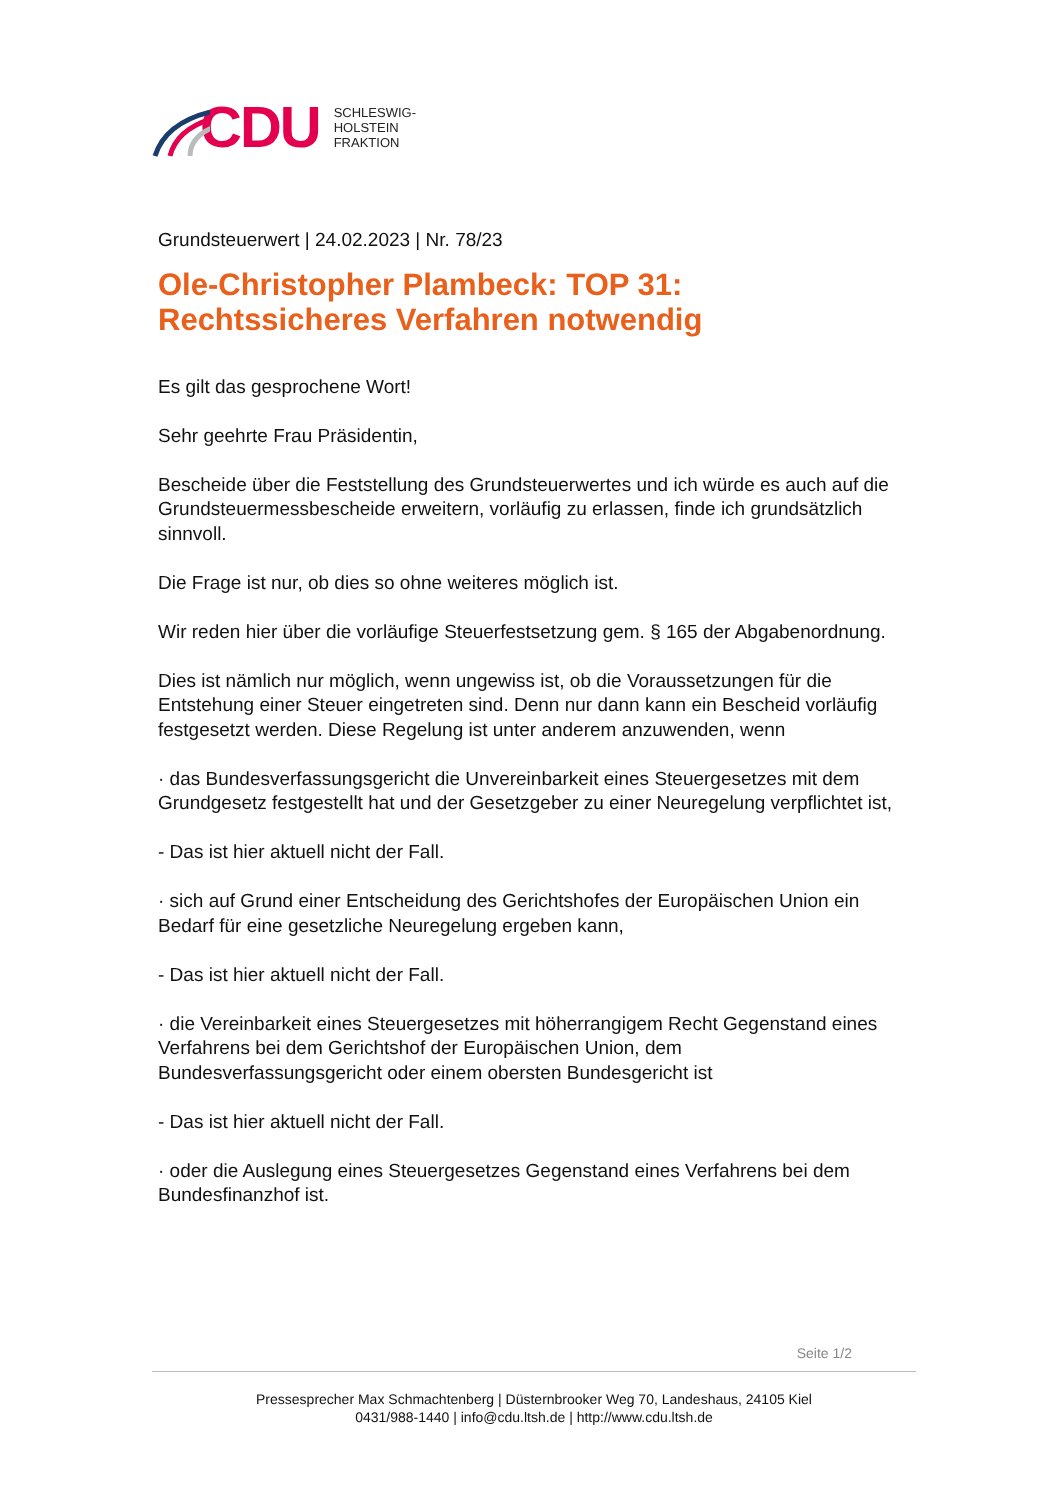CDU
SCHLESWIG-
HOLSTEIN
FRAKTION
Grundsteuerwert | 24.02.2023 | Nr. 78/23
Ole-Christopher Plambeck: TOP 31: Rechtssicheres Verfahren notwendig
Es gilt das gesprochene Wort!
Sehr geehrte Frau Präsidentin,
Bescheide über die Feststellung des Grundsteuerwertes und ich würde es auch auf die Grundsteuermessbescheide erweitern, vorläufig zu erlassen, finde ich grundsätzlich sinnvoll.
Die Frage ist nur, ob dies so ohne weiteres möglich ist.
Wir reden hier über die vorläufige Steuerfestsetzung gem. § 165 der Abgabenordnung.
Dies ist nämlich nur möglich, wenn ungewiss ist, ob die Voraussetzungen für die Entstehung einer Steuer eingetreten sind. Denn nur dann kann ein Bescheid vorläufig festgesetzt werden. Diese Regelung ist unter anderem anzuwenden, wenn
· das Bundesverfassungsgericht die Unvereinbarkeit eines Steuergesetzes mit dem Grundgesetz festgestellt hat und der Gesetzgeber zu einer Neuregelung verpflichtet ist,
- Das ist hier aktuell nicht der Fall.
· sich auf Grund einer Entscheidung des Gerichtshofes der Europäischen Union ein Bedarf für eine gesetzliche Neuregelung ergeben kann,
- Das ist hier aktuell nicht der Fall.
· die Vereinbarkeit eines Steuergesetzes mit höherrangigem Recht Gegenstand eines Verfahrens bei dem Gerichtshof der Europäischen Union, dem Bundesverfassungsgericht oder einem obersten Bundesgericht ist
- Das ist hier aktuell nicht der Fall.
· oder die Auslegung eines Steuergesetzes Gegenstand eines Verfahrens bei dem Bundesfinanzhof ist.
Seite 1/2
Pressesprecher Max Schmachtenberg | Düsternbrooker Weg 70, Landeshaus, 24105 Kiel
0431/988-1440 | info@cdu.ltsh.de | http://www.cdu.ltsh.de